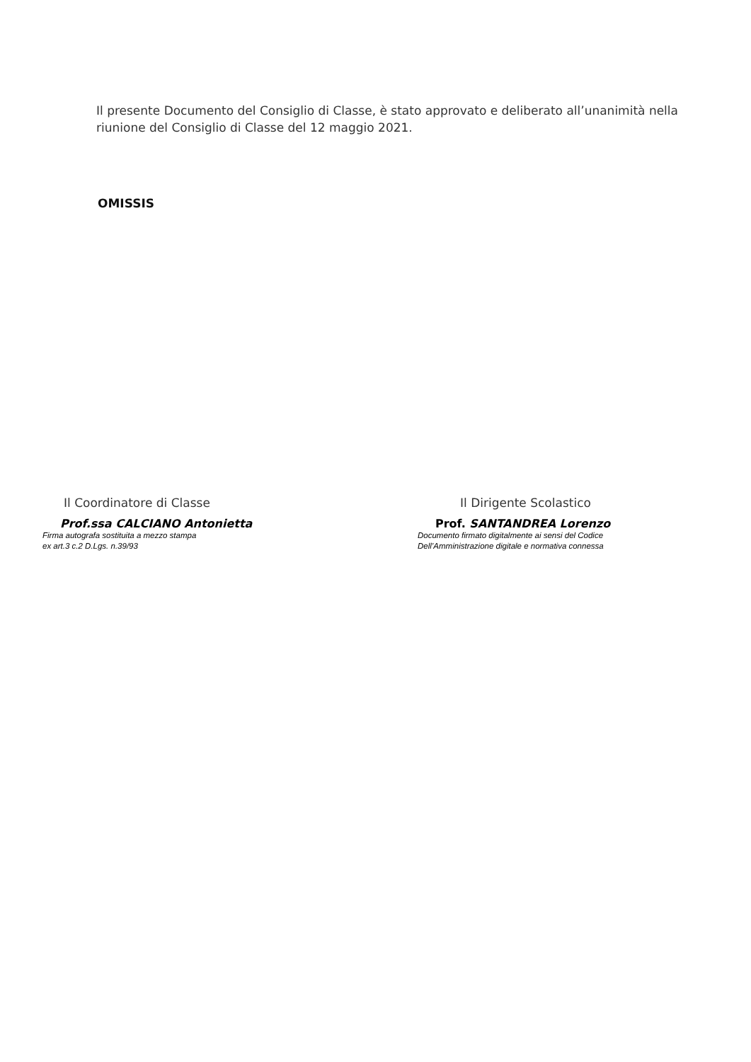Il presente Documento del Consiglio di Classe, è stato approvato e deliberato all’unanimità nella riunione del Consiglio di Classe del 12 maggio 2021.
OMISSIS
Il Coordinatore di Classe
Prof.ssa CALCIANO Antonietta
Firma autografa sostituita a mezzo stampa
ex art.3 c.2 D.Lgs. n.39/93
Il Dirigente Scolastico
Prof. SANTANDREA Lorenzo
Documento firmato digitalmente ai sensi del Codice
Dell’Amministrazione digitale e normativa connessa